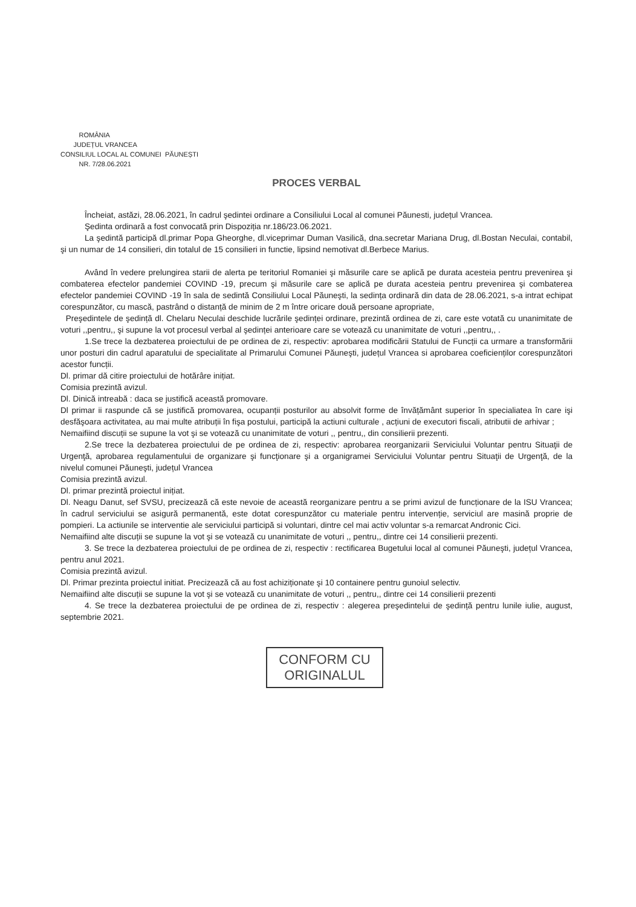ROMÂNIA
JUDEȚUL VRANCEA
CONSILIUL LOCAL AL COMUNEI PĂUNEȘTI
NR. 7/28.06.2021
PROCES VERBAL
Încheiat, astăzi, 28.06.2021, în cadrul şedintei ordinare a Consiliului Local al comunei Păunesti, județul Vrancea.
Şedinta ordinară a fost convocată prin Dispoziția nr.186/23.06.2021.
La şedintă participă dl.primar Popa Gheorghe, dl.viceprimar Duman Vasilică, dna.secretar Mariana Drug, dl.Bostan Neculai, contabil, şi un numar de 14 consilieri, din totalul de 15 consilieri in functie, lipsind nemotivat dl.Berbece Marius.
Având în vedere prelungirea starii de alerta pe teritoriul Romaniei şi măsurile care se aplică pe durata acesteia pentru prevenirea şi combaterea efectelor pandemiei COVIND -19, precum şi măsurile care se aplică pe durata acesteia pentru prevenirea şi combaterea efectelor pandemiei COVIND -19 în sala de sedintă Consiliului Local Păuneşti, la sedința ordinară din data de 28.06.2021, s-a intrat echipat corespunzător, cu mască, pastrând o distanță de minim de 2 m între oricare două persoane apropriate,
Preşedintele de şedință dl. Chelaru Neculai deschide lucrările şedinței ordinare, prezintă ordinea de zi, care este votată cu unanimitate de voturi ,,pentru,, şi supune la vot procesul verbal al şedinței anterioare care se votează cu unanimitate de voturi ,,pentru,, .
1.Se trece la dezbaterea proiectului de pe ordinea de zi, respectiv: aprobarea modificării Statului de Funcții ca urmare a transformării unor posturi din cadrul aparatului de specialitate al Primarului Comunei Păuneşti, județul Vrancea si aprobarea coeficienților corespunzători acestor funcții.
Dl. primar dă citire proiectului de hotărâre inițiat.
Comisia prezintă avizul.
Dl. Dinică intreabă : daca se justifică această promovare.
Dl primar ii raspunde că se justifică promovarea, ocupanții posturilor au absolvit forme de învățământ superior în specialiatea în care işi desfăşoara activitatea, au mai multe atribuții în fişa postului, participă la actiuni culturale , acțiuni de executori fiscali, atributii de arhivar ;
Nemaifiind discuții se supune la vot şi se votează cu unanimitate de voturi ,, pentru,, din consilierii prezenti.
2.Se trece la dezbaterea proiectului de pe ordinea de zi, respectiv: aprobarea reorganizarii Serviciului Voluntar pentru Situaţii de Urgenţă, aprobarea regulamentului de organizare şi funcţionare şi a organigramei Serviciului Voluntar pentru Situaţii de Urgenţă, de la nivelul comunei Păuneşti, județul Vrancea
Comisia prezintă avizul.
Dl. primar prezintă proiectul inițiat.
Dl. Neagu Danut, sef SVSU, precizează că este nevoie de această reorganizare pentru a se primi avizul de funcționare de la ISU Vrancea; în cadrul serviciului se asigură permanentă, este dotat corespunzător cu materiale pentru intervenție, serviciul are masină proprie de pompieri. La actiunile se interventie ale serviciului participă si voluntari, dintre cel mai activ voluntar s-a remarcat Andronic Cici.
Nemaifiind alte discuții se supune la vot şi se votează cu unanimitate de voturi ,, pentru,, dintre cei 14 consilierii prezenti.
3. Se trece la dezbaterea proiectului de pe ordinea de zi, respectiv : rectificarea Bugetului local al comunei Păuneşti, județul Vrancea, pentru anul 2021.
Comisia prezintă avizul.
Dl. Primar prezinta proiectul initiat. Precizează că au fost achiziționate şi 10 containere pentru gunoiul selectiv.
Nemaifiind alte discuții se supune la vot şi se votează cu unanimitate de voturi ,, pentru,, dintre cei 14 consilierii prezenti
4. Se trece la dezbaterea proiectului de pe ordinea de zi, respectiv : alegerea preşedintelui de şedință pentru lunile iulie, august, septembrie 2021.
CONFORM CU
ORIGINALUL